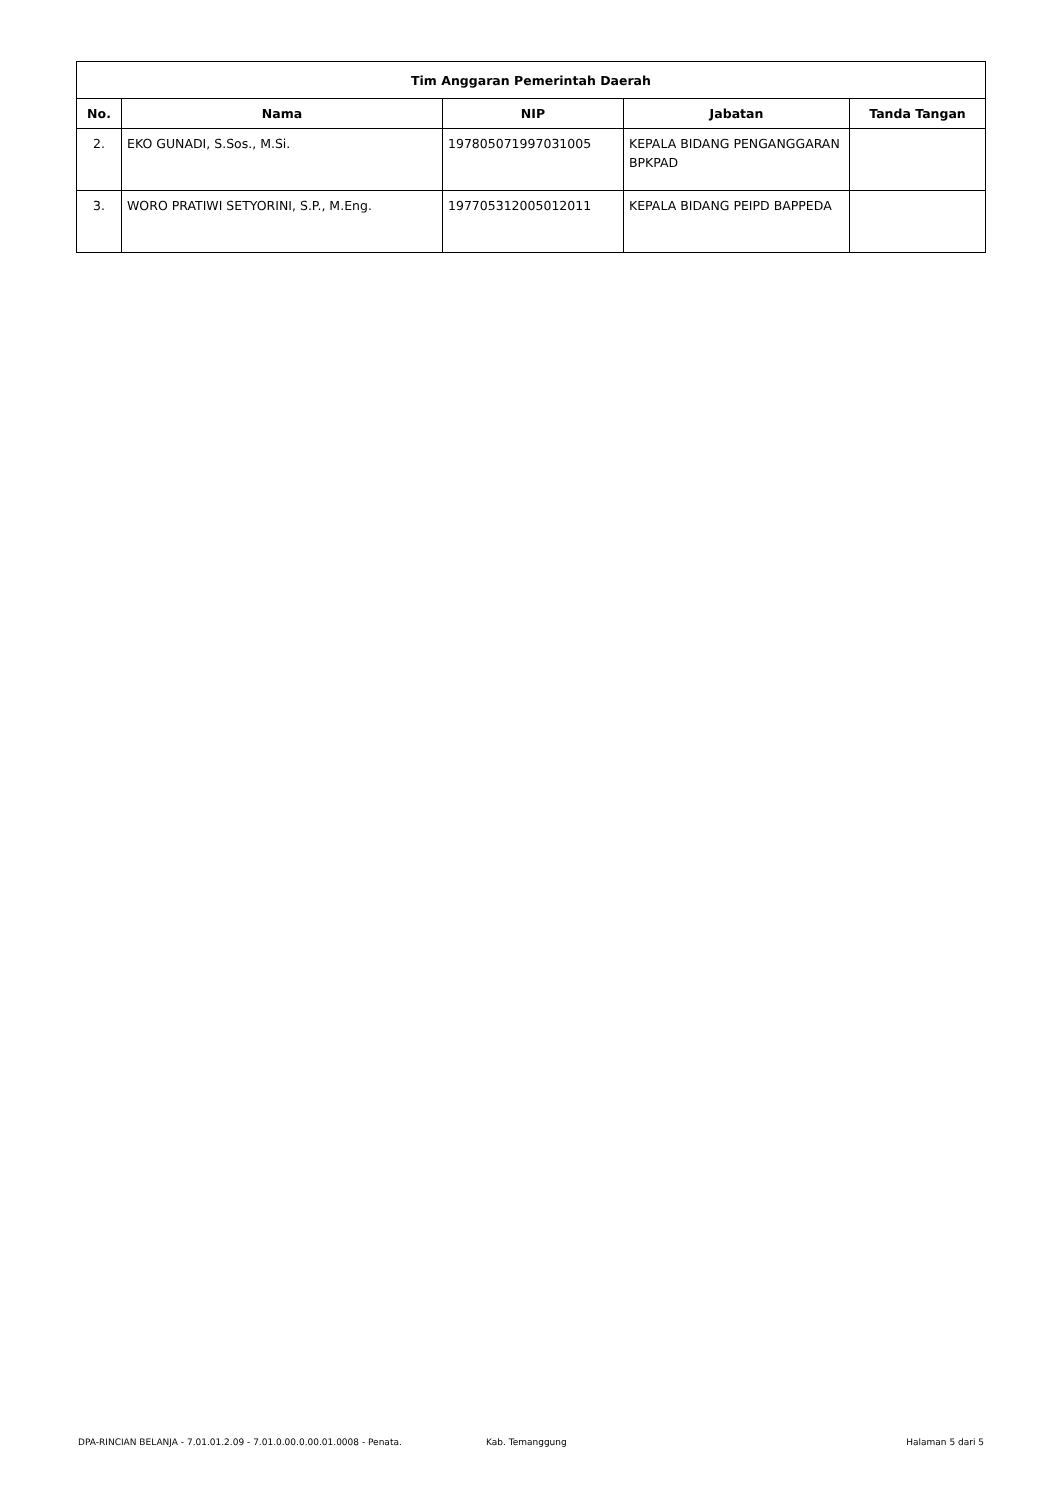| Tim Anggaran Pemerintah Daerah | | | | |
| --- | --- | --- | --- | --- |
| No. | Nama | NIP | Jabatan | Tanda Tangan |
| 2. | EKO GUNADI, S.Sos., M.Si. | 197805071997031005 | KEPALA BIDANG PENGANGGARAN BPKPAD | |
| 3. | WORO PRATIWI SETYORINI, S.P., M.Eng. | 197705312005012011 | KEPALA BIDANG PEIPD BAPPEDA | |
DPA-RINCIAN BELANJA - 7.01.01.2.09 - 7.01.0.00.0.00.01.0008 - Penata. Kab. Temanggung Halaman 5 dari 5